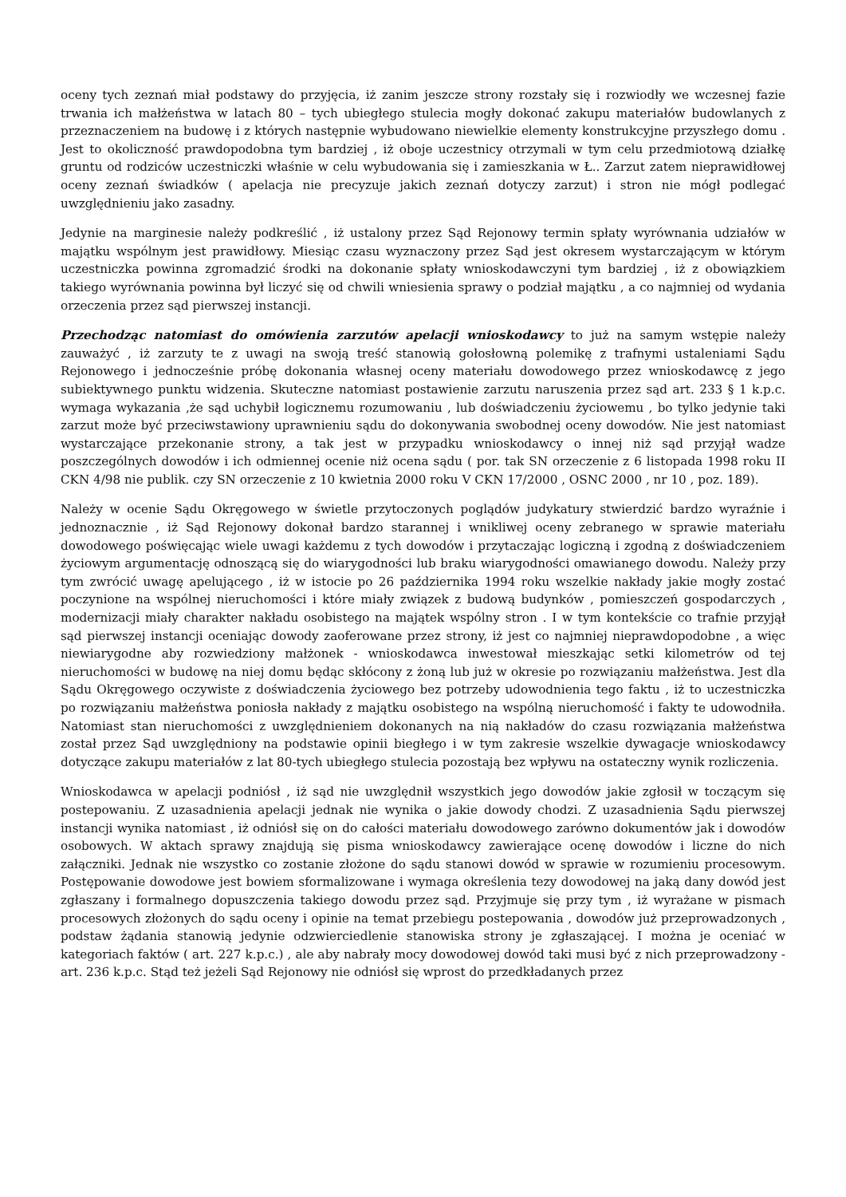oceny tych zeznań miał podstawy do przyjęcia, iż zanim jeszcze strony rozstały się i rozwiodły we wczesnej fazie trwania ich małżeństwa w latach 80 – tych ubiegłego stulecia mogły dokonać zakupu materiałów budowlanych z przeznaczeniem na budowę i z których następnie wybudowano niewielkie elementy konstrukcyjne przyszłego domu . Jest to okoliczność prawdopodobna tym bardziej , iż oboje uczestnicy otrzymali w tym celu przedmiotową działkę gruntu od rodziców uczestniczki właśnie w celu wybudowania się i zamieszkania w Ł.. Zarzut zatem nieprawidłowej oceny zeznań świadków ( apelacja nie precyzuje jakich zeznań dotyczy zarzut) i stron nie mógł podlegać uwzględnieniu jako zasadny.
Jedynie na marginesie należy podkreślić , iż ustalony przez Sąd Rejonowy termin spłaty wyrównania udziałów w majątku wspólnym jest prawidłowy. Miesiąc czasu wyznaczony przez Sąd jest okresem wystarczającym w którym uczestniczka powinna zgromadzić środki na dokonanie spłaty wnioskodawczyni tym bardziej , iż z obowiązkiem takiego wyrównania powinna był liczyć się od chwili wniesienia sprawy o podział majątku , a co najmniej od wydania orzeczenia przez sąd pierwszej instancji.
Przechodząc natomiast do omówienia zarzutów apelacji wnioskodawcy to już na samym wstępie należy zauważyć , iż zarzuty te z uwagi na swoją treść stanowią gołosłowną polemikę z trafnymi ustaleniami Sądu Rejonowego i jednocześnie próbę dokonania własnej oceny materiału dowodowego przez wnioskodawcę z jego subiektywnego punktu widzenia. Skuteczne natomiast postawienie zarzutu naruszenia przez sąd art. 233 § 1 k.p.c. wymaga wykazania ,że sąd uchybił logicznemu rozumowaniu , lub doświadczeniu życiowemu , bo tylko jedynie taki zarzut może być przeciwstawiony uprawnieniu sądu do dokonywania swobodnej oceny dowodów. Nie jest natomiast wystarczające przekonanie strony, a tak jest w przypadku wnioskodawcy o innej niż sąd przyjął wadze poszczególnych dowodów i ich odmiennej ocenie niż ocena sądu ( por. tak SN orzeczenie z 6 listopada 1998 roku II CKN 4/98 nie publik. czy SN orzeczenie z 10 kwietnia 2000 roku V CKN 17/2000 , OSNC 2000 , nr 10 , poz. 189).
Należy w ocenie Sądu Okręgowego w świetle przytoczonych poglądów judykatury stwierdzić bardzo wyraźnie i jednoznacznie , iż Sąd Rejonowy dokonał bardzo starannej i wnikliwej oceny zebranego w sprawie materiału dowodowego poświęcając wiele uwagi każdemu z tych dowodów i przytaczając logiczną i zgodną z doświadczeniem życiowym argumentację odnoszącą się do wiarygodności lub braku wiarygodności omawianego dowodu. Należy przy tym zwrócić uwagę apelującego , iż w istocie po 26 października 1994 roku wszelkie nakłady jakie mogły zostać poczynione na wspólnej nieruchomości i które miały związek z budową budynków , pomieszczeń gospodarczych , modernizacji miały charakter nakładu osobistego na majątek wspólny stron . I w tym kontekście co trafnie przyjął sąd pierwszej instancji oceniając dowody zaoferowane przez strony, iż jest co najmniej nieprawdopodobne , a więc niewiarygodne aby rozwiedziony małżonek - wnioskodawca inwestował mieszkając setki kilometrów od tej nieruchomości w budowę na niej domu będąc skłócony z żoną lub już w okresie po rozwiązaniu małżeństwa. Jest dla Sądu Okręgowego oczywiste z doświadczenia życiowego bez potrzeby udowodnienia tego faktu , iż to uczestniczka po rozwiązaniu małżeństwa poniosła nakłady z majątku osobistego na wspólną nieruchomość i fakty te udowodniła. Natomiast stan nieruchomości z uwzględnieniem dokonanych na nią nakładów do czasu rozwiązania małżeństwa został przez Sąd uwzględniony na podstawie opinii biegłego i w tym zakresie wszelkie dywagacje wnioskodawcy dotyczące zakupu materiałów z lat 80-tych ubiegłego stulecia pozostają bez wpływu na ostateczny wynik rozliczenia.
Wnioskodawca w apelacji podniósł , iż sąd nie uwzględnił wszystkich jego dowodów jakie zgłosił w toczącym się postepowaniu. Z uzasadnienia apelacji jednak nie wynika o jakie dowody chodzi. Z uzasadnienia Sądu pierwszej instancji wynika natomiast , iż odniósł się on do całości materiału dowodowego zarówno dokumentów jak i dowodów osobowych. W aktach sprawy znajdują się pisma wnioskodawcy zawierające ocenę dowodów i liczne do nich załączniki. Jednak nie wszystko co zostanie złożone do sądu stanowi dowód w sprawie w rozumieniu procesowym. Postępowanie dowodowe jest bowiem sformalizowane i wymaga określenia tezy dowodowej na jaką dany dowód jest zgłaszany i formalnego dopuszczenia takiego dowodu przez sąd. Przyjmuje się przy tym , iż wyrażane w pismach procesowych złożonych do sądu oceny i opinie na temat przebiegu postepowania , dowodów już przeprowadzonych , podstaw żądania stanowią jedynie odzwierciedlenie stanowiska strony je zgłaszającej. I można je oceniać w kategoriach faktów ( art. 227 k.p.c.) , ale aby nabrały mocy dowodowej dowód taki musi być z nich przeprowadzony - art. 236 k.p.c. Stąd też jeżeli Sąd Rejonowy nie odniósł się wprost do przedkładanych przez